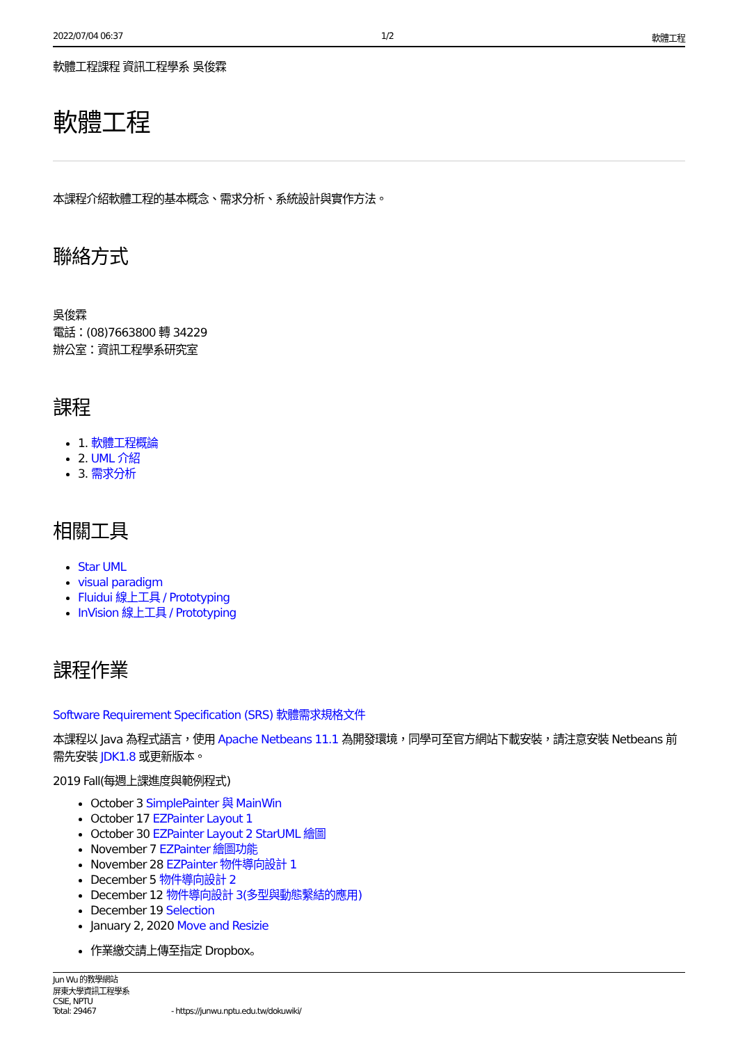2022/07/04 06:37 1/2 軟體工程
軟體工程課程 資訊工程學系 吳俊霖
軟體工程
本課程介紹軟體工程的基本概念、需求分析、系統設計與實作方法。
聯絡方式
吳俊霖
電話：(08)7663800 轉 34229
辦公室：資訊工程學系研究室
課程
1. 軟體工程概論
2. UML 介紹
3. 需求分析
相關工具
Star UML
visual paradigm
Fluidui 線上工具 / Prototyping
InVision 線上工具 / Prototyping
課程作業
Software Requirement Specification (SRS) 軟體需求規格文件
本課程以 Java 為程式語言，使用 Apache Netbeans 11.1 為開發環境，同學可至官方網站下載安裝，請注意安裝 Netbeans 前需先安裝 JDK1.8 或更新版本。
2019 Fall(每週上課進度與範例程式)
October 3 SimplePainter 與 MainWin
October 17 EZPainter Layout 1
October 30 EZPainter Layout 2 StarUML 繪圖
November 7 EZPainter 繪圖功能
November 28 EZPainter 物件導向設計 1
December 5 物件導向設計 2
December 12 物件導向設計 3(多型與動態繫結的應用)
December 19 Selection
January 2, 2020 Move and Resizie
作業繳交請上傳至指定 Dropbox。
Jun Wu 的教學網站
屏東大學資訊工程學系
CSIE, NPTU
Total: 29467 - https://junwu.nptu.edu.tw/dokuwiki/